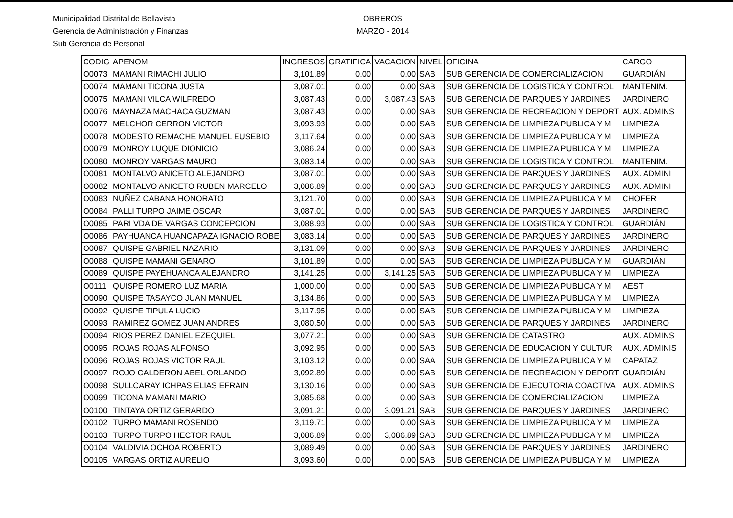Municipalidad Distrital de Bellavista
Gerencia de Administración y Finanzas
Sub Gerencia de Personal
OBREROS
MARZO - 2014
| CODIG | APENOM | INGRESOS | GRATIFICA | VACACION | NIVEL | OFICINA | CARGO |
| --- | --- | --- | --- | --- | --- | --- | --- |
| O0073 | MAMANI RIMACHI JULIO | 3,101.89 | 0.00 | 0.00 | SAB | SUB GERENCIA DE COMERCIALIZACION | GUARDIÁN |
| O0074 | MAMANI TICONA JUSTA | 3,087.01 | 0.00 | 0.00 | SAB | SUB GERENCIA DE LOGISTICA Y CONTROL | MANTENIM. |
| O0075 | MAMANI VILCA WILFREDO | 3,087.43 | 0.00 | 3,087.43 | SAB | SUB GERENCIA DE PARQUES Y JARDINES | JARDINERO |
| O0076 | MAYNAZA MACHACA GUZMAN | 3,087.43 | 0.00 | 0.00 | SAB | SUB GERENCIA DE RECREACION Y DEPORT | AUX. ADMINS |
| O0077 | MELCHOR CERRON VICTOR | 3,093.93 | 0.00 | 0.00 | SAB | SUB GERENCIA DE LIMPIEZA PUBLICA Y M | LIMPIEZA |
| O0078 | MODESTO REMACHE MANUEL EUSEBIO | 3,117.64 | 0.00 | 0.00 | SAB | SUB GERENCIA DE LIMPIEZA PUBLICA Y M | LIMPIEZA |
| O0079 | MONROY LUQUE DIONICIO | 3,086.24 | 0.00 | 0.00 | SAB | SUB GERENCIA DE LIMPIEZA PUBLICA Y M | LIMPIEZA |
| O0080 | MONROY VARGAS MAURO | 3,083.14 | 0.00 | 0.00 | SAB | SUB GERENCIA DE LOGISTICA Y CONTROL | MANTENIM. |
| O0081 | MONTALVO ANICETO ALEJANDRO | 3,087.01 | 0.00 | 0.00 | SAB | SUB GERENCIA DE PARQUES Y JARDINES | AUX. ADMINI |
| O0082 | MONTALVO ANICETO RUBEN MARCELO | 3,086.89 | 0.00 | 0.00 | SAB | SUB GERENCIA DE PARQUES Y JARDINES | AUX. ADMINI |
| O0083 | NUÑEZ CABANA HONORATO | 3,121.70 | 0.00 | 0.00 | SAB | SUB GERENCIA DE LIMPIEZA PUBLICA Y M | CHOFER |
| O0084 | PALLI TURPO JAIME OSCAR | 3,087.01 | 0.00 | 0.00 | SAB | SUB GERENCIA DE PARQUES Y JARDINES | JARDINERO |
| O0085 | PARI VDA DE VARGAS CONCEPCION | 3,088.93 | 0.00 | 0.00 | SAB | SUB GERENCIA DE LOGISTICA Y CONTROL | GUARDIÁN |
| O0086 | PAYHUANCA HUANCAPAZA IGNACIO ROBE | 3,083.14 | 0.00 | 0.00 | SAB | SUB GERENCIA DE PARQUES Y JARDINES | JARDINERO |
| O0087 | QUISPE GABRIEL NAZARIO | 3,131.09 | 0.00 | 0.00 | SAB | SUB GERENCIA DE PARQUES Y JARDINES | JARDINERO |
| O0088 | QUISPE MAMANI GENARO | 3,101.89 | 0.00 | 0.00 | SAB | SUB GERENCIA DE LIMPIEZA PUBLICA Y M | GUARDIÁN |
| O0089 | QUISPE PAYEHUANCA ALEJANDRO | 3,141.25 | 0.00 | 3,141.25 | SAB | SUB GERENCIA DE LIMPIEZA PUBLICA Y M | LIMPIEZA |
| O0111 | QUISPE ROMERO LUZ MARIA | 1,000.00 | 0.00 | 0.00 | SAB | SUB GERENCIA DE LIMPIEZA PUBLICA Y M | AEST |
| O0090 | QUISPE TASAYCO JUAN MANUEL | 3,134.86 | 0.00 | 0.00 | SAB | SUB GERENCIA DE LIMPIEZA PUBLICA Y M | LIMPIEZA |
| O0092 | QUISPE TIPULA LUCIO | 3,117.95 | 0.00 | 0.00 | SAB | SUB GERENCIA DE LIMPIEZA PUBLICA Y M | LIMPIEZA |
| O0093 | RAMIREZ GOMEZ JUAN ANDRES | 3,080.50 | 0.00 | 0.00 | SAB | SUB GERENCIA DE PARQUES Y JARDINES | JARDINERO |
| O0094 | RIOS PEREZ DANIEL EZEQUIEL | 3,077.21 | 0.00 | 0.00 | SAB | SUB GERENCIA DE CATASTRO | AUX. ADMINS |
| O0095 | ROJAS ROJAS ALFONSO | 3,092.95 | 0.00 | 0.00 | SAB | SUB GERENCIA DE EDUCACION Y CULTUR | AUX. ADMINIS |
| O0096 | ROJAS ROJAS VICTOR RAUL | 3,103.12 | 0.00 | 0.00 | SAA | SUB GERENCIA DE LIMPIEZA PUBLICA Y M | CAPATAZ |
| O0097 | ROJO CALDERON ABEL ORLANDO | 3,092.89 | 0.00 | 0.00 | SAB | SUB GERENCIA DE RECREACION Y DEPORT | GUARDIÁN |
| O0098 | SULLCARAY ICHPAS ELIAS EFRAIN | 3,130.16 | 0.00 | 0.00 | SAB | SUB GERENCIA DE EJECUTORIA COACTIVA | AUX. ADMINS |
| O0099 | TICONA MAMANI MARIO | 3,085.68 | 0.00 | 0.00 | SAB | SUB GERENCIA DE COMERCIALIZACION | LIMPIEZA |
| O0100 | TINTAYA ORTIZ GERARDO | 3,091.21 | 0.00 | 3,091.21 | SAB | SUB GERENCIA DE PARQUES Y JARDINES | JARDINERO |
| O0102 | TURPO MAMANI ROSENDO | 3,119.71 | 0.00 | 0.00 | SAB | SUB GERENCIA DE LIMPIEZA PUBLICA Y M | LIMPIEZA |
| O0103 | TURPO TURPO HECTOR RAUL | 3,086.89 | 0.00 | 3,086.89 | SAB | SUB GERENCIA DE LIMPIEZA PUBLICA Y M | LIMPIEZA |
| O0104 | VALDIVIA OCHOA ROBERTO | 3,089.49 | 0.00 | 0.00 | SAB | SUB GERENCIA DE PARQUES Y JARDINES | JARDINERO |
| O0105 | VARGAS ORTIZ AURELIO | 3,093.60 | 0.00 | 0.00 | SAB | SUB GERENCIA DE LIMPIEZA PUBLICA Y M | LIMPIEZA |